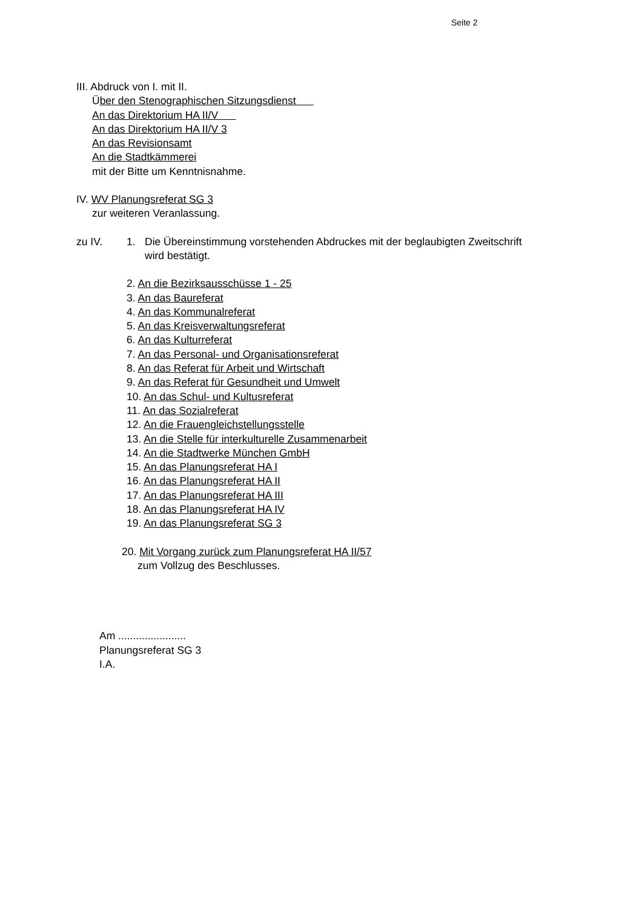Seite 2
III. Abdruck von I. mit II.
Über den Stenographischen Sitzungsdienst
An das Direktorium HA II/V
An das Direktorium HA II/V 3
An das Revisionsamt
An die Stadtkämmerei
mit der Bitte um Kenntnisnahme.
IV. WV Planungsreferat SG 3
zur weiteren Veranlassung.
zu IV. 1. Die Übereinstimmung vorstehenden Abdruckes mit der beglaubigten Zweitschrift
wird bestätigt.
2. An die Bezirksausschüsse 1 - 25
3. An das Baureferat
4. An das Kommunalreferat
5. An das Kreisverwaltungsreferat
6. An das Kulturreferat
7. An das Personal- und Organisationsreferat
8. An das Referat für Arbeit und Wirtschaft
9. An das Referat für Gesundheit und Umwelt
10. An das Schul- und Kultusreferat
11. An das Sozialreferat
12. An die Frauengleichstellungsstelle
13. An die Stelle für interkulturelle Zusammenarbeit
14. An die Stadtwerke München GmbH
15. An das Planungsreferat HA I
16. An das Planungsreferat HA II
17. An das Planungsreferat HA III
18. An das Planungsreferat HA IV
19. An das Planungsreferat SG 3
20. Mit Vorgang zurück zum Planungsreferat HA II/57
zum Vollzug des Beschlusses.
Am .......................
Planungsreferat SG 3
I.A.